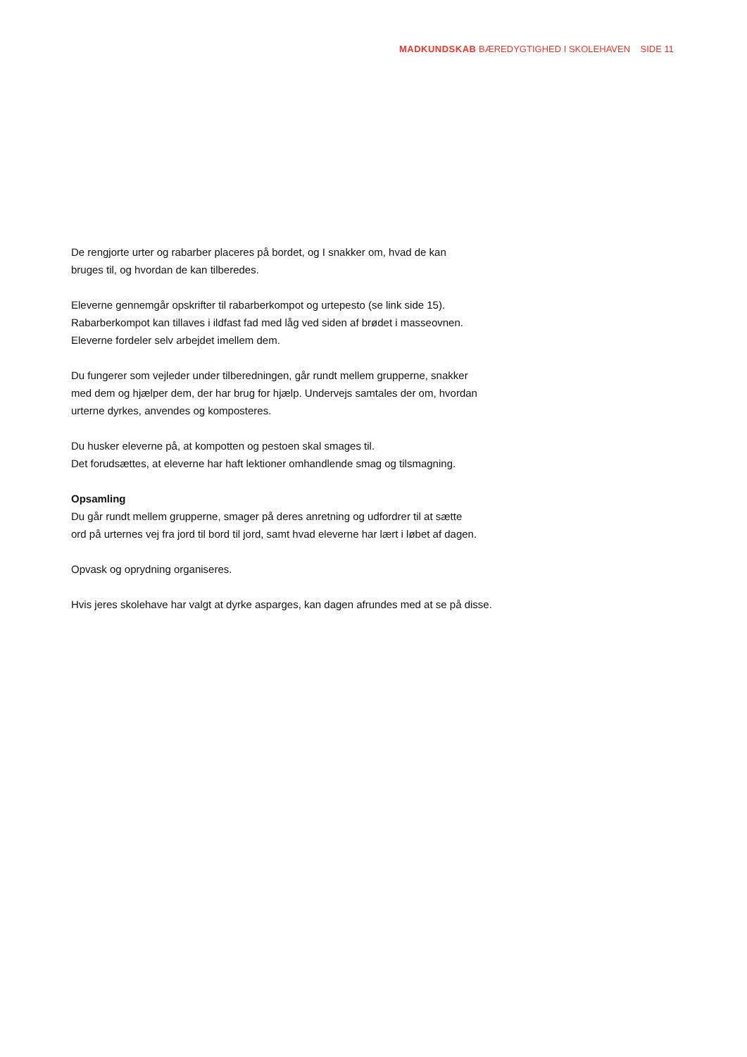MADKUNDSKAB BÆREDYGTIGHED I SKOLEHAVEN SIDE 11
De rengjorte urter og rabarber placeres på bordet, og I snakker om, hvad de kan
bruges til, og hvordan de kan tilberedes.
Eleverne gennemgår opskrifter til rabarberkompot og urtepesto (se link side 15).
Rabarberkompot kan tillaves i ildfast fad med låg ved siden af brødet i masseovnen.
Eleverne fordeler selv arbejdet imellem dem.
Du fungerer som vejleder under tilberedningen, går rundt mellem grupperne, snakker
med dem og hjælper dem, der har brug for hjælp. Undervejs samtales der om, hvordan
urterne dyrkes, anvendes og komposteres.
Du husker eleverne på, at kompotten og pestoen skal smages til.
Det forudsættes, at eleverne har haft lektioner omhandlende smag og tilsmagning.
Opsamling
Du går rundt mellem grupperne, smager på deres anretning og udfordrer til at sætte
ord på urternes vej fra jord til bord til jord, samt hvad eleverne har lært i løbet af dagen.
Opvask og oprydning organiseres.
Hvis jeres skolehave har valgt at dyrke asparges, kan dagen afrundes med at se på disse.